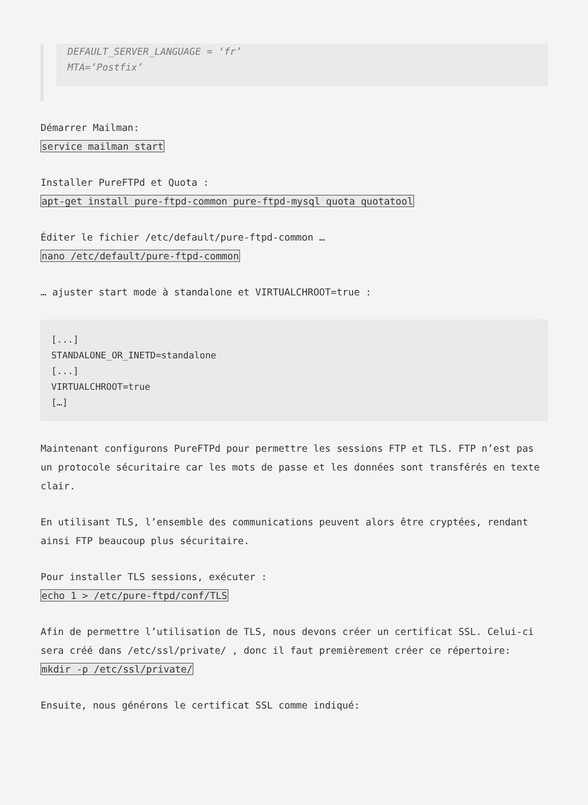DEFAULT_SERVER_LANGUAGE = ‘fr’
MTA=’Postfix’
Démarrer Mailman:
service mailman start
Installer PureFTPd et Quota :
apt-get install pure-ftpd-common pure-ftpd-mysql quota quotatool
Éditer le fichier /etc/default/pure-ftpd-common …
nano /etc/default/pure-ftpd-common
… ajuster start mode à standalone et VIRTUALCHROOT=true :
[...]
STANDALONE_OR_INETD=standalone
[...]
VIRTUALCHROOT=true
[…]
Maintenant configurons PureFTPd pour permettre les sessions FTP et TLS. FTP n’est pas un protocole sécuritaire car les mots de passe et les données sont transférés en texte clair.
En utilisant TLS, l’ensemble des communications peuvent alors être cryptées, rendant ainsi FTP beaucoup plus sécuritaire.
Pour installer TLS sessions, exécuter :
echo 1 > /etc/pure-ftpd/conf/TLS
Afin de permettre l’utilisation de TLS, nous devons créer un certificat SSL. Celui-ci sera créé dans /etc/ssl/private/ , donc il faut premièrement créer ce répertoire:
mkdir -p /etc/ssl/private/
Ensuite, nous générons le certificat SSL comme indiqué: